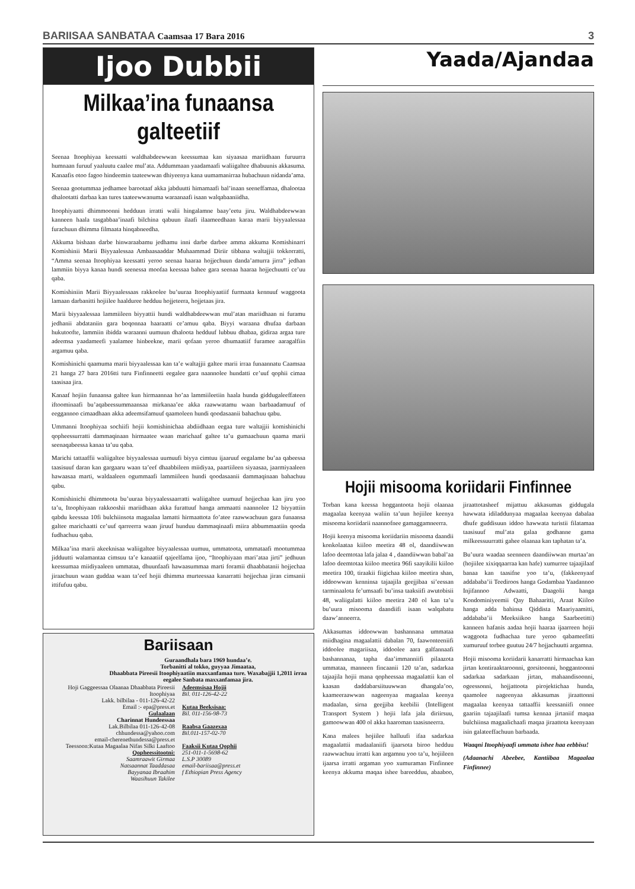BARIISAA SANBATAA Caamsaa 17 Bara 2016 3
Ijoo Dubbii
Milkaa’ina funaansa galteetiif
Seenaa Itoophiyaa keessatti waldhabdeewwan keessumaa kan siyaasaa mariidhaan furuurra humnaan furuuf yaaluutu caalee mul’ata. Addummaan yaadamaafi waliigaltee dhabuunis akkasuma. Kanaafis otoo fagoo hindeemin taateewwan dhiyeenya kana uumamanirraa hubachuun nidanda’ama.
Seenaa gootummaa jedhamee barootaaf akka jabduutti himamaafi bal’inaan seeneffamaa, dhalootaa dhalootatti darbaa kan tures taateewwanuma waraanaafi isaan walqabaaniidha.
Itoophiyaatti dhimmoonni hedduun irratti walii hingalamne baay’eetu jiru. Waldhabdeewwan kanneen haala tasgabbaa’inaafi bilchina qabuun ilaafi ilaameedhaan karaa marii biyyaalessaa furachuun dhimma filmaata hinqabneedha.
Akkuma bishaan darbe hinwaraabamu jedhamu inni darbe darbee amma akkuma Komishinarri Komishinii Marii Biyyaalessaa Ambaasaaddar Muhaammad Diriir tibbana waltajjii tokkorratti, “Amma seenaa Itoophiyaa keessatti yeroo seenaa haaraa hojjechuun danda’amurra jirra” jedhan lammiin biyya kanaa hundi seenessa moofaa keessaa bahee gara seenaa haaraa hojjechuutti ce’uu qaba.
Komishiniin Marii Biyyaalessaas rakkoolee bu’uuraa Itoophiyaatiif furmaata kennuuf waggoota lamaan darbanitti hojiilee haalduree hedduu hojjeteera, hojjetaas jira.
Marii biyyaalessaa lammiileen biyyattii hundi waldhabdeewwan mul’atan mariidhaan ni furamu jedhanii abdataniin gara boqonnaa haaraatti ce’amuu qaba. Biyyi waraana dhufaa darbaan hukutoofte, lammiin ibidda waraanni uumuun dhaloota hedduuf lubbuu dhabaa, gidiraa argaa ture adeemsa yaadameefi yaalamee hinbeekne, marii qofaan yeroo dhumaatiif furamee aaragalfiin argamuu qaba.
Komishinichi qaamuma marii biyyaalessaa kan ta’e waltajjii galtee marii irraa funaannatu Caamsaa 21 hanga 27 bara 2016tti turu Finfinneetti eegalee gara naannolee hundatti ce’uuf qophii cimaa taasisaa jira.
Kanaaf hojiin funaansa galtee kun hirmaannaa ho’aa lammiileetiin haala hunda giddugaleeffateen iftoominaafi bu’aqabeessummaansaa mirkanaa’ee akka raawwatamu waan barbaadamuuf of eeggannoo cimaadhaan akka adeemsifamuuf qaamoleen hundi qoodasaanii bahachuu qabu.
Ummanni Itoophiyaa sochiifi hojii komishinichaa abdiidhaan eegaa ture waltajjii komishinichi qopheessurratti dammaqinaan hirmaatee waan marichaaf galtee ta’u gumaachuun qaama marii seenaqabeessa kanaa ta’uu qaba.
Marichi tattaaffii waliigaltee biyyaalessaa uumuufi biyya cimtuu ijaaruuf eegalame bu’aa qabeessa taasisuuf daran kan gargaaru waan ta’eef dhaabbileen miidiyaa, paartiileen siyaasaa, jaarmiyaaleen hawaasaa marti, waldaaleen ogummaafi lammiileen hundi qoodasaanii dammaqinaan bahachuu qabu.
Komishinichi dhimmoota bu’uuraa biyyaalessaarratti waliigaltee uumuuf hojjechaa kan jiru yoo ta’u, Itoophiyaan rakkooshii mariidhaan akka furattuuf hanga ammaatti naannolee 12 biyyattiin qabdu keessaa 10fi bulchiinsota magaalaa lamatti hirmaattota fo’atee raawwachuun gara funaansa galtee marichaatti ce’uuf qarreerra waan jiruuf hunduu dammaqinaafi miira abbummaatiin qooda fudhachuu qaba.
Milkaa’ina marii akeeknisaa waliigaltee biyyaalessaa uumuu, ummatoota, ummataafi mootummaa jidduutti walamantaa cimsuu ta’e kanaatiif qajeelfama ijoo, “Itoophiyaan mari’ataa jirti” jedhuun keessumaa miidiyaaleen ummataa, dhuunfaafi hawaasummaa marti foramii dhaabbatanii hojjechaa jiraachuun waan guddaa waan ta’eef hojii dhimma murteessaa kanarratti hojjechaa jiran cimsanii ittifufuu qabu.
Bariisaan
Guraandhala bara 1969 hundaa’e.
Torbanitti al tokko, guyyaa Jimaataa,
Dhaabbata Pireesii Itoophiyaatiin maxxanfamaa ture. Waxabajjii 1,2011 irraa eegalee Sanbata maxxanfamaa jira.
Hoji Gaggeessaa Olaanaa Dhaabbata Pireesii Itoophiyaa
Lakk. bilbilaa - 011-126-42-22
Email :- epa@press.et
Gulaalaan
Charinnat Hundeessaa
Lak.Bilbilaa 011-126-42-08
chhundessa@yahoo.com
email-cherenethundessa@press.et
Teessoon:Kutaa Magaalaa Nifas Silki Laaftoo
Qopheessitootni:
Saamraawit Girmaa
Natsaannat Taaddasaa
Bayyanaa Ibraahim
Waasihuun Takilee
Adeemsisaa Hojii
Bil. 011-126-42-22
Kutaa Beeksisaa:
Bil. 011-156-98-73
Raabsa Gaazexaa
Bil.011-157-02-70
Faaksii Kutaa Qophii
251-011-1-5698-62
L.S.P 30089
email-bariisaa@press.et
f Ethiopian Press Agency
Yaada/Ajandaa
Hojii misooma koriidarii Finfinnee
Torban kana keessa hoggantoota hojii olaanaa magaalaa keenyaa waliin ta’uun hojiilee keenya misooma koriidarii naannofnee gamaggamneerra.
Hojii keenya misooma koriidariin misooma daandii konkolaataa kiiloo meetira 48 ol, daandiiwwan lafoo deemtotaa lafa jalaa 4 , daandiiwwan babal’aa lafoo deemtotaa kiiloo meetira 96fi saayikilii kiiloo meetira 100, tiraakii fiigichaa kiiloo meetira shan, iddoowwan kenninsa tajaajila geejjibaa si’eessan tarminaalota fe’umsaafi bu’insa taaksiifi awutobisii 48, waliigalatti kiiloo meetira 240 ol kan ta’u bu’uura misooma daandiifi isaan walqabatu daaw’anneerra.
Akkasumas iddoowwan bashannana ummataa miidhagina magaalattii dabalan 70, faawonteeniifi iddoolee magariisaa, iddoolee aara galfannaafi bashannanaa, tapha daa’immanniifi pilaazota ummataa, manneen fincaanii 120 ta’an, sadarkaa tajaajila hojii mana qopheessaa magaalattii kan ol kaasan daddabarsiituuwwan dhangala’oo, kaameeraawwan nageenyaa magaalaa keenya madaalan, sirna geejjiba keebilii (Intelligent Transport System ) hojii lafa jala diriirsuu, gamoowwan 400 ol akka haaroman taasisneerra.
Kana malees hojiilee halluufi ifaa sadarkaa magaalattii madaalaniifi ijaarsota biroo hedduu raawwachuu irratti kan argamnu yoo ta’u, hojiileen ijaarsa irratti argaman yoo xumuraman Finfinnee keenya akkuma maqaa ishee bareedduu, abaaboo, jiraattotasheef mijattuu akkasumas giddugala hawwata idiladdunyaa magaalaa keenyaa dabalaa dhufe guddisuun iddoo hawwata turistii filatamaa taasisuuf mul’ata galaa godhanne gama milkeessuurratti gahee olaanaa kan taphatan ta’a.
Bu’uura waadaa seenneen daandiiwwan murtaa’an (hojiilee xixiqqaarraa kan hafe) xumurree tajaajilaaf banaa kan taasifne yoo ta’u, (fakkeenyaaf addababa’ii Teediroos hanga Godambaa Yaadannoo Injifannoo Adwaatti, Daagolii hanga Kondominiyeemii Qay Bahaaritti, Araat Kiiloo hanga adda bahinsa Qiddista Maariyaamitti, addababa’ii Meeksiikoo hanga Saarbeetitti) kanneen hafanis aadaa hojii haaraa ijaarreen hojii waggoota fudhachaa ture yeroo qabameefitti xumuruuf torbee guutuu 24/7 hojjachuutti argamna.
Hojii misooma koriidarii kanarratti hirmaachaa kan jirtan kontiraaktaroonni, gorsitoonni, hoggantoonni sadarkaa sadarkaan jirtan, mahaandisoonni, ogeessonni, hojjattoota pirojektichaa hunda, qaamolee nageenyaa akkasumas jiraattonni magaalaa keenyaa tattaaffii keessaniifi onnee gaariin tajaajilaafi tumsa kennaa jirtaniif maqaa bulchiinsa magaalichaafi maqaa jiraattota keenyaan isin galateeffachuun barbaada.
Waaqni Itoophiyaafi ummata ishee haa eebbisu!
(Adaanachi Abeebee, Kantiibaa Magaalaa Finfinnee)